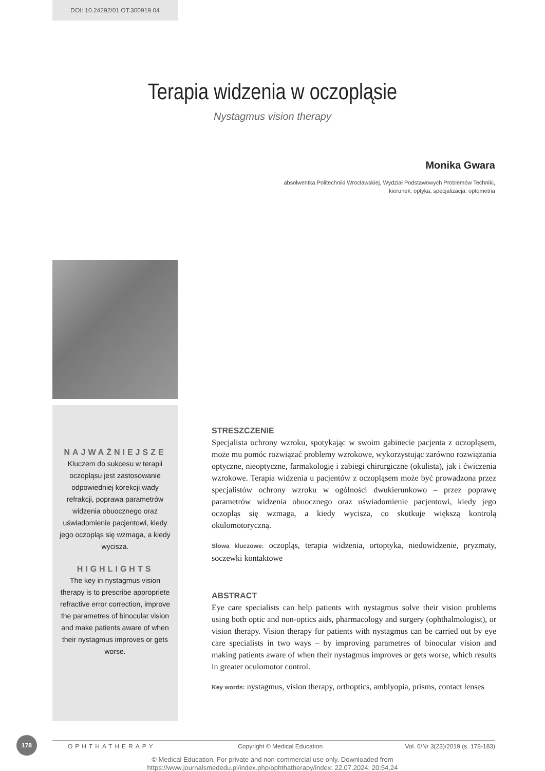DOI: 10.24292/01.OT.300919.04
Terapia widzenia w oczopląsie
Nystagmus vision therapy
Monika Gwara
absolwentka Politechniki Wrocławskiej, Wydział Podstawowych Problemów Techniki,
kierunek: optyka, specjalizacja: optometria
NAJWAŻNIEJSZE
Kluczem do sukcesu w terapii oczopląsu jest zastosowanie odpowiedniej korekcji wady refrakcji, poprawa parametrów widzenia obuocznego oraz uświadomienie pacjentowi, kiedy jego oczopląs się wzmaga, a kiedy wycisza.
HIGHLIGHTS
The key in nystagmus vision therapy is to prescribe appropriete refractive error correction, improve the parametres of binocular vision and make patients aware of when their nystagmus improves or gets worse.
STRESZCZENIE
Specjalista ochrony wzroku, spotykając w swoim gabinecie pacjenta z oczopląsem, może mu pomóc rozwiązać problemy wzrokowe, wykorzystując zarówno rozwiązania optyczne, nieoptyczne, farmakologię i zabiegi chirurgiczne (okulista), jak i ćwiczenia wzrokowe. Terapia widzenia u pacjentów z oczopląsem może być prowadzona przez specjalistów ochrony wzroku w ogólności dwukierunkowo – przez poprawę parametrów widzenia obuocznego oraz uświadomienie pacjentowi, kiedy jego oczopląs się wzmaga, a kiedy wycisza, co skutkuje większą kontrolą okulomotoryczną.
Słowa kluczowe: oczopląs, terapia widzenia, ortoptyka, niedowidzenie, pryzmaty, soczewki kontaktowe
ABSTRACT
Eye care specialists can help patients with nystagmus solve their vision problems using both optic and non-optics aids, pharmacology and surgery (ophthalmologist), or vision therapy. Vision therapy for patients with nystagmus can be carried out by eye care specialists in two ways – by improving parametres of binocular vision and making patients aware of when their nystagmus improves or gets worse, which results in greater oculomotor control.
Key words: nystagmus, vision therapy, orthoptics, amblyopia, prisms, contact lenses
178
OPHTHATHERAPY Copyright © Medical Education Vol. 6/Nr 3(23)/2019 (s. 178-183)
© Medical Education. For private and non-commercial use only. Downloaded from
https://www.journalsmededu.pl/index.php/ophthatherapy/index: 22.07.2024; 20:54,24